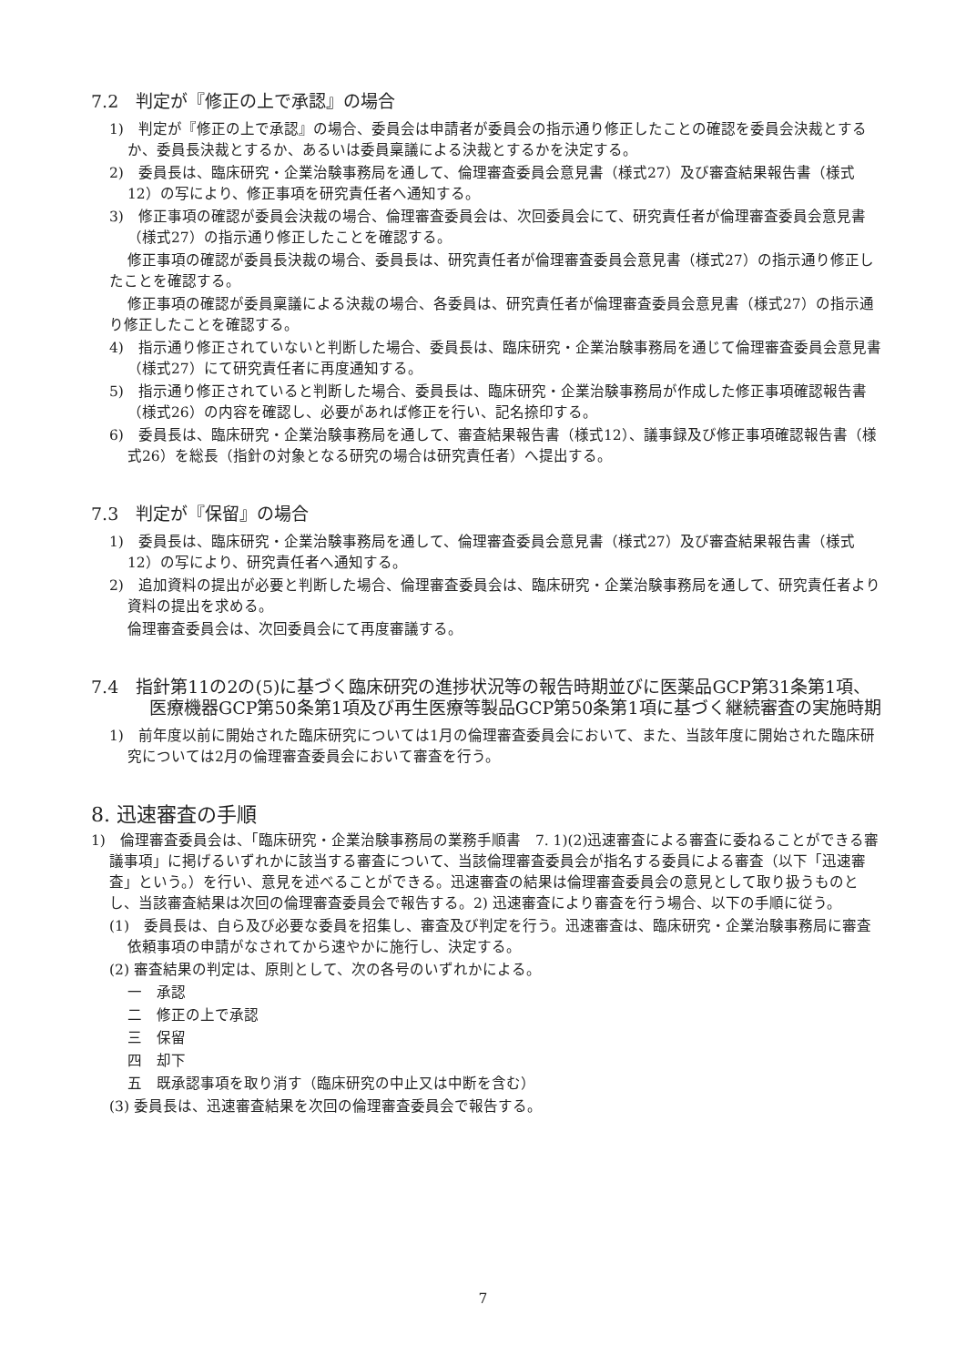7.2　判定が『修正の上で承認』の場合
1)　判定が『修正の上で承認』の場合、委員会は申請者が委員会の指示通り修正したことの確認を委員会決裁とするか、委員長決裁とするか、あるいは委員稟議による決裁とするかを決定する。
2)　委員長は、臨床研究・企業治験事務局を通して、倫理審査委員会意見書（様式27）及び審査結果報告書（様式12）の写により、修正事項を研究責任者へ通知する。
3)　修正事項の確認が委員会決裁の場合、倫理審査委員会は、次回委員会にて、研究責任者が倫理審査委員会意見書（様式27）の指示通り修正したことを確認する。
修正事項の確認が委員長決裁の場合、委員長は、研究責任者が倫理審査委員会意見書（様式27）の指示通り修正したことを確認する。
修正事項の確認が委員稟議による決裁の場合、各委員は、研究責任者が倫理審査委員会意見書（様式27）の指示通り修正したことを確認する。
4)　指示通り修正されていないと判断した場合、委員長は、臨床研究・企業治験事務局を通じて倫理審査委員会意見書（様式27）にて研究責任者に再度通知する。
5)　指示通り修正されていると判断した場合、委員長は、臨床研究・企業治験事務局が作成した修正事項確認報告書（様式26）の内容を確認し、必要があれば修正を行い、記名捺印する。
6)　委員長は、臨床研究・企業治験事務局を通して、審査結果報告書（様式12）、議事録及び修正事項確認報告書（様式26）を総長（指針の対象となる研究の場合は研究責任者）へ提出する。
7.3　判定が『保留』の場合
1)　委員長は、臨床研究・企業治験事務局を通して、倫理審査委員会意見書（様式27）及び審査結果報告書（様式12）の写により、研究責任者へ通知する。
2)　追加資料の提出が必要と判断した場合、倫理審査委員会は、臨床研究・企業治験事務局を通して、研究責任者より資料の提出を求める。
倫理審査委員会は、次回委員会にて再度審議する。
7.4　指針第11の2の(5)に基づく臨床研究の進捗状況等の報告時期並びに医薬品GCP第31条第1項、医療機器GCP第50条第1項及び再生医療等製品GCP第50条第1項に基づく継続審査の実施時期
1)　前年度以前に開始された臨床研究については1月の倫理審査委員会において、また、当該年度に開始された臨床研究については2月の倫理審査委員会において審査を行う。
8. 迅速審査の手順
1)　倫理審査委員会は、「臨床研究・企業治験事務局の業務手順書　7. 1)(2)迅速審査による審査に委ねることができる審議事項」に掲げるいずれかに該当する審査について、当該倫理審査委員会が指名する委員による審査（以下「迅速審査」という。）を行い、意見を述べることができる。迅速審査の結果は倫理審査委員会の意見として取り扱うものとし、当該審査結果は次回の倫理審査委員会で報告する。2) 迅速審査により審査を行う場合、以下の手順に従う。
(1)　委員長は、自ら及び必要な委員を招集し、審査及び判定を行う。迅速審査は、臨床研究・企業治験事務局に審査依頼事項の申請がなされてから速やかに施行し、決定する。
(2) 審査結果の判定は、原則として、次の各号のいずれかによる。
一　承認
二　修正の上で承認
三　保留
四　却下
五　既承認事項を取り消す（臨床研究の中止又は中断を含む）
(3) 委員長は、迅速審査結果を次回の倫理審査委員会で報告する。
7